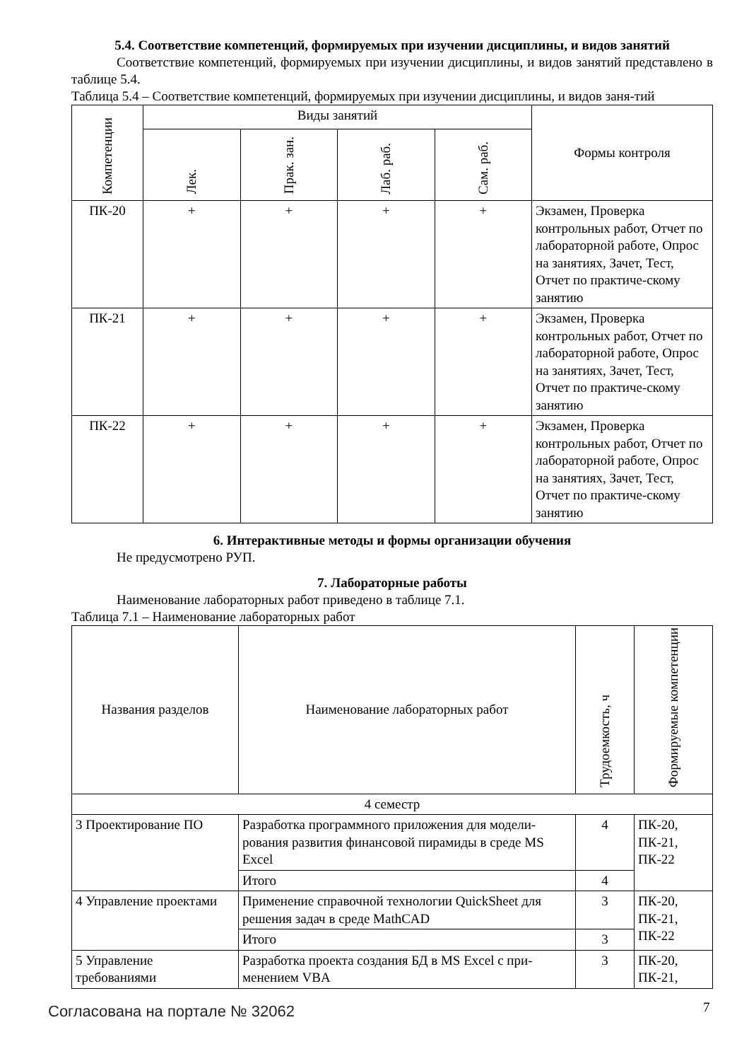5.4. Соответствие компетенций, формируемых при изучении дисциплины, и видов занятий
Соответствие компетенций, формируемых при изучении дисциплины, и видов занятий представлено в таблице 5.4.
Таблица 5.4 – Соответствие компетенций, формируемых при изучении дисциплины, и видов заня-тий
| Компетенции | Виды занятий | | | | Формы контроля |
| --- | --- | --- | --- | --- | --- |
| | Лек. | Прак. зан. | Лаб. раб. | Сам. раб. | |
| ПК-20 | + | + | + | + | Экзамен, Проверка контрольных работ, Отчет по лабораторной работе, Опрос на занятиях, Зачет, Тест, Отчет по практиче-скому занятию |
| ПК-21 | + | + | + | + | Экзамен, Проверка контрольных работ, Отчет по лабораторной работе, Опрос на занятиях, Зачет, Тест, Отчет по практиче-скому занятию |
| ПК-22 | + | + | + | + | Экзамен, Проверка контрольных работ, Отчет по лабораторной работе, Опрос на занятиях, Зачет, Тест, Отчет по практиче-скому занятию |
6. Интерактивные методы и формы организации обучения
Не предусмотрено РУП.
7. Лабораторные работы
Наименование лабораторных работ приведено в таблице 7.1.
Таблица 7.1 – Наименование лабораторных работ
| Названия разделов | Наименование лабораторных работ | Трудоемкость, ч | Формируемые компетенции |
| --- | --- | --- | --- |
| 4 семестр | | | |
| 3 Проектирование ПО | Разработка программного приложения для модели-рования развития финансовой пирамиды в среде MS Excel | 4 | ПК-20, ПК-21, ПК-22 |
| | Итого | 4 | |
| 4 Управление проектами | Применение справочной технологии QuickSheet для решения задач в среде MathCAD | 3 | ПК-20, ПК-21, ПК-22 |
| | Итого | 3 | |
| 5 Управление требованиями | Разработка проекта создания БД в MS Excel с при-менением VBA | 3 | ПК-20, ПК-21, |
Согласована на портале № 32062 7